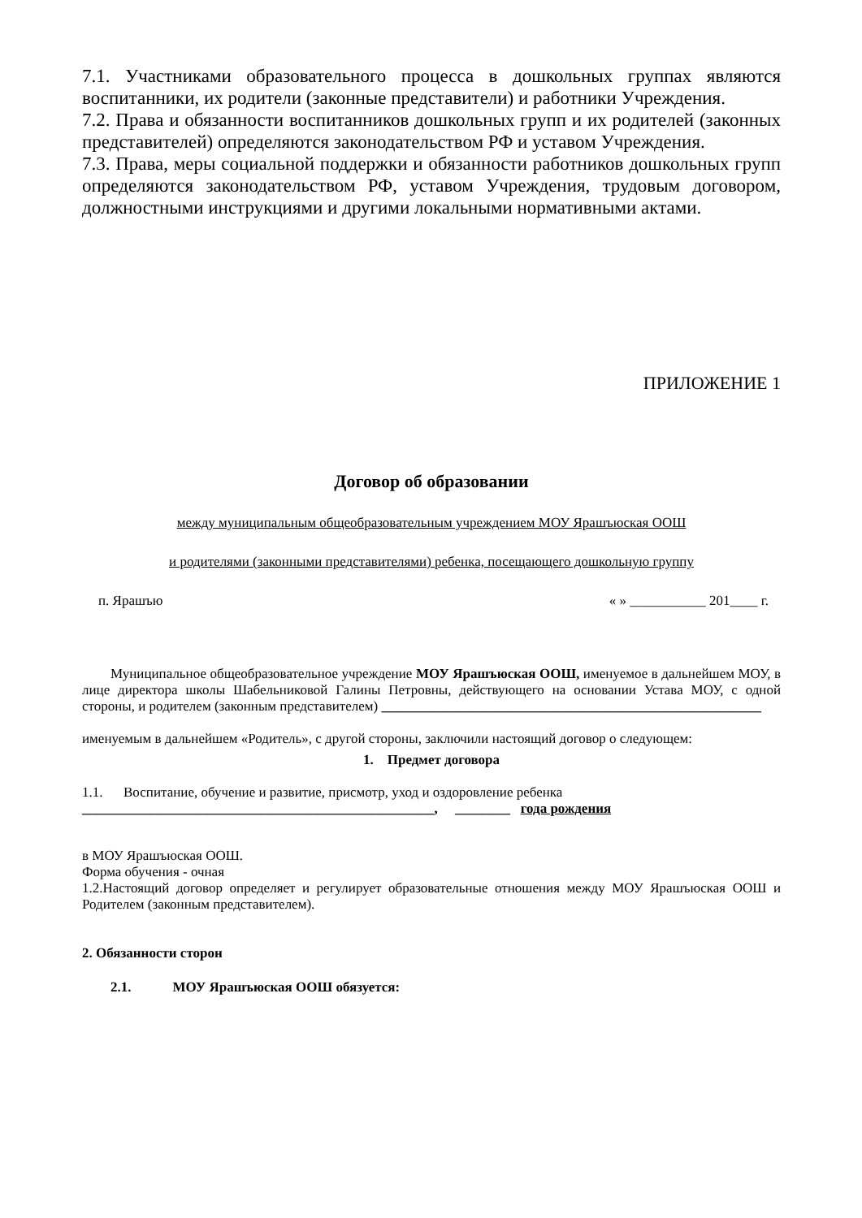7.1. Участниками образовательного процесса в дошкольных группах являются воспитанники, их родители (законные представители) и работники Учреждения.
7.2. Права и обязанности воспитанников дошкольных групп и их родителей (законных представителей) определяются законодательством РФ и уставом Учреждения.
7.3. Права, меры социальной поддержки и обязанности работников дошкольных групп определяются законодательством РФ, уставом Учреждения, трудовым договором, должностными инструкциями и другими локальными нормативными актами.
ПРИЛОЖЕНИЕ 1
Договор об образовании
между муниципальным общеобразовательным учреждением МОУ Ярашъюская ООШ
и родителями (законными представителями) ребенка, посещающего дошкольную группу
п. Ярашъю « » ___________ 201____ г.
Муниципальное общеобразовательное учреждение МОУ Ярашъюская ООШ, именуемое в дальнейшем МОУ, в лице директора школы Шабельниковой Галины Петровны, действующего на основании Устава МОУ, с одной стороны, и родителем (законным представителем) _______________________________________________________
именуемым в дальнейшем «Родитель», с другой стороны, заключили настоящий договор о следующем:
1. Предмет договора
1.1. Воспитание, обучение и развитие, присмотр, уход и оздоровление ребенка
___________________________________________________, ________ года рождения
в МОУ Ярашъюская ООШ.
Форма обучения - очная
1.2.Настоящий договор определяет и регулирует образовательные отношения между МОУ Ярашъюская ООШ и Родителем (законным представителем).
2. Обязанности сторон
2.1. МОУ Ярашъюская ООШ обязуется: